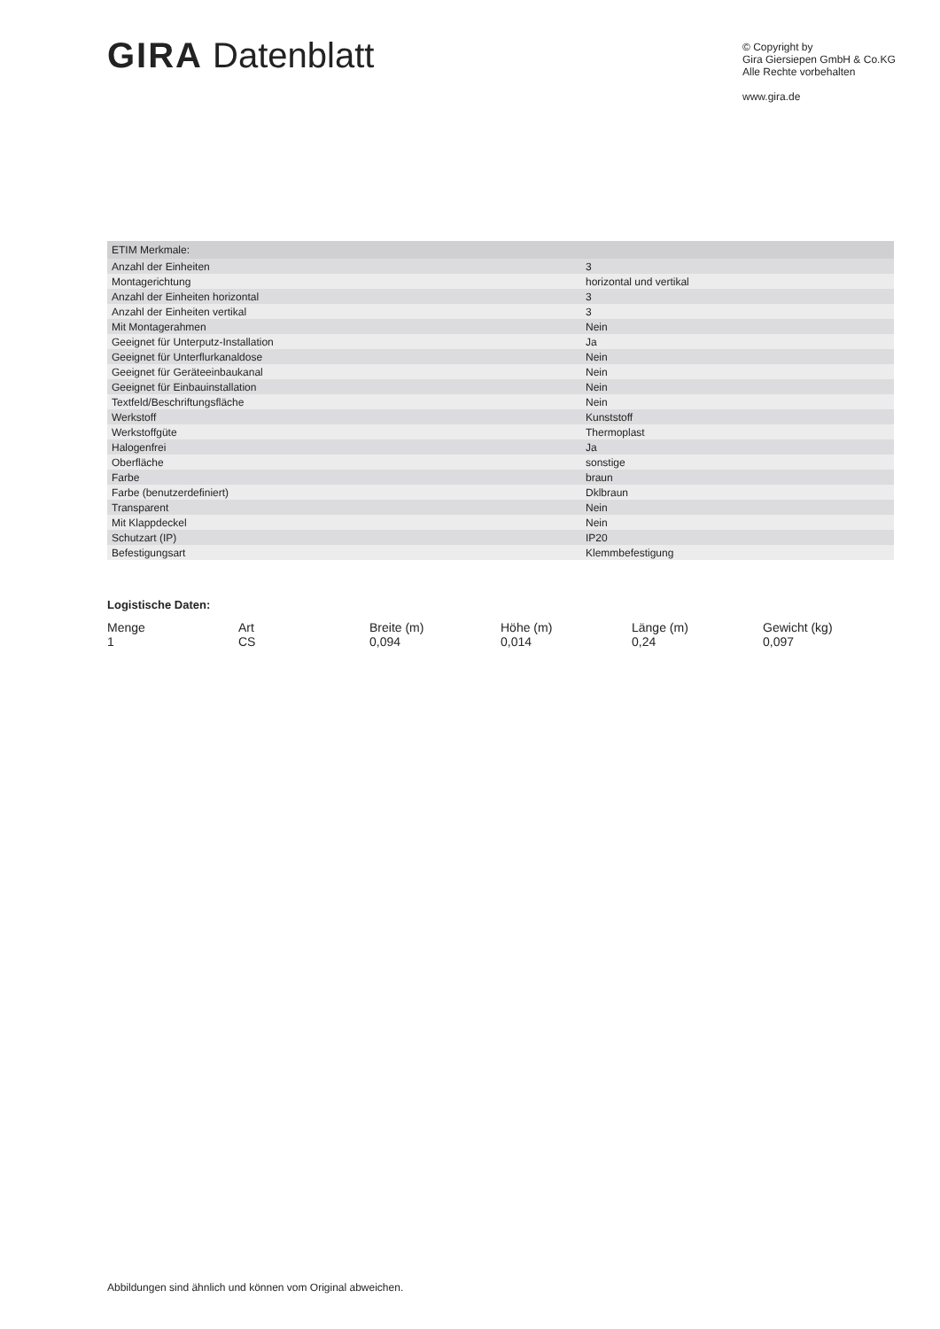GIRA Datenblatt
© Copyright by
Gira Giersiepen GmbH & Co.KG
Alle Rechte vorbehalten
www.gira.de
| ETIM Merkmale: | |
| Anzahl der Einheiten | 3 |
| Montagerichtung | horizontal und vertikal |
| Anzahl der Einheiten horizontal | 3 |
| Anzahl der Einheiten vertikal | 3 |
| Mit Montagerahmen | Nein |
| Geeignet für Unterputz-Installation | Ja |
| Geeignet für Unterflurkanaldose | Nein |
| Geeignet für Geräteeinbaukanal | Nein |
| Geeignet für Einbauinstallation | Nein |
| Textfeld/Beschriftungsfläche | Nein |
| Werkstoff | Kunststoff |
| Werkstoffgüte | Thermoplast |
| Halogenfrei | Ja |
| Oberfläche | sonstige |
| Farbe | braun |
| Farbe (benutzerdefiniert) | Dklbraun |
| Transparent | Nein |
| Mit Klappdeckel | Nein |
| Schutzart (IP) | IP20 |
| Befestigungsart | Klemmbefestigung |
Logistische Daten:
| Menge | Art | Breite (m) | Höhe (m) | Länge (m) | Gewicht (kg) |
| --- | --- | --- | --- | --- | --- |
| 1 | CS | 0,094 | 0,014 | 0,24 | 0,097 |
Abbildungen sind ähnlich und können vom Original abweichen.